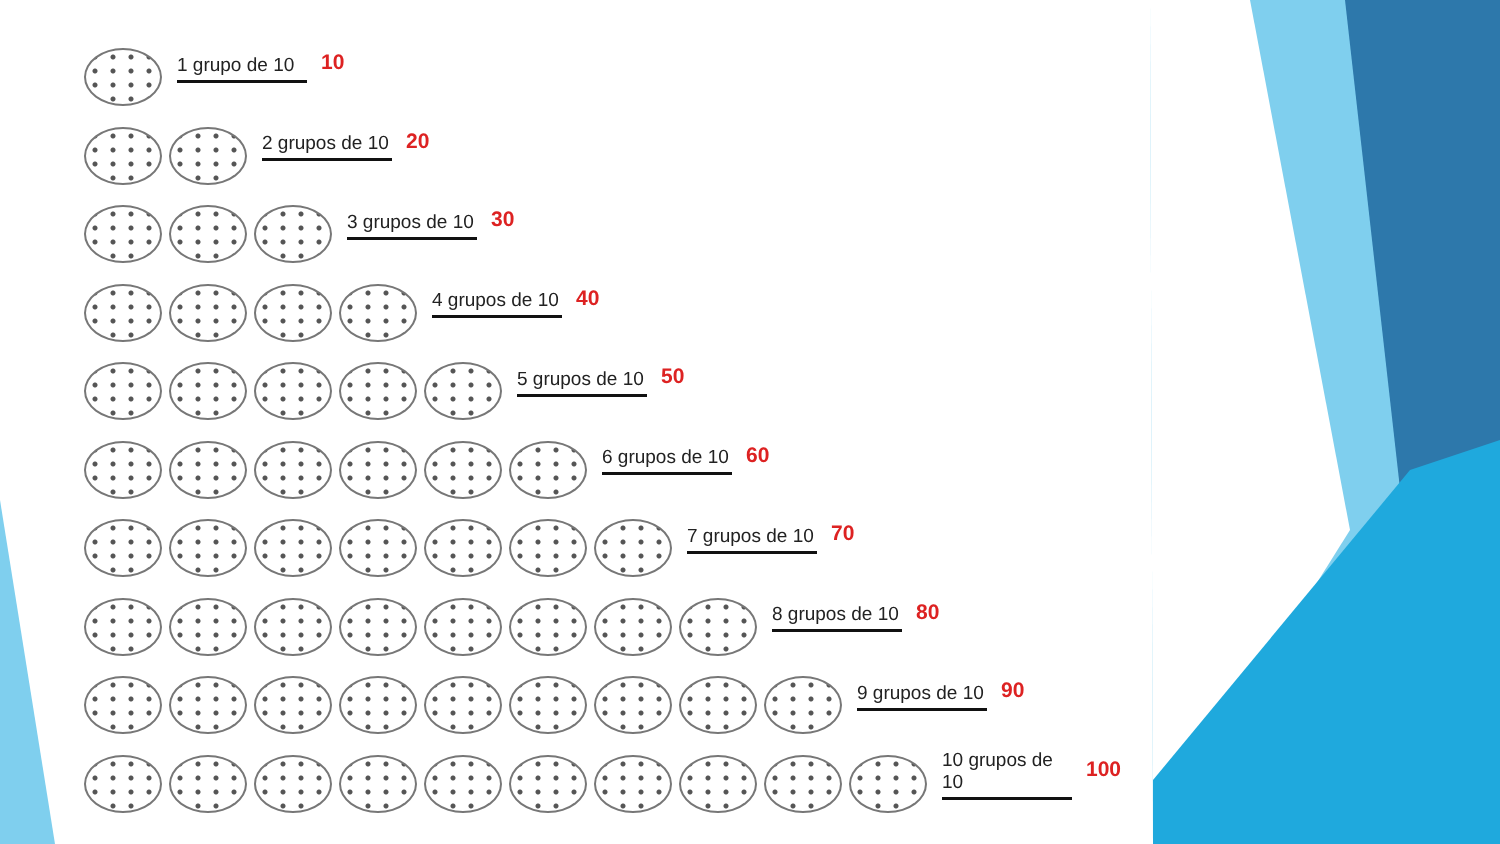1 grupo de 10
10
2 grupos de 10
20
3 grupos de 10
30
4 grupos de 10
40
5 grupos de 10
50
6 grupos de 10
60
7 grupos de 10
70
8 grupos de 10
80
9 grupos de 10
90
10 grupos de 10
100